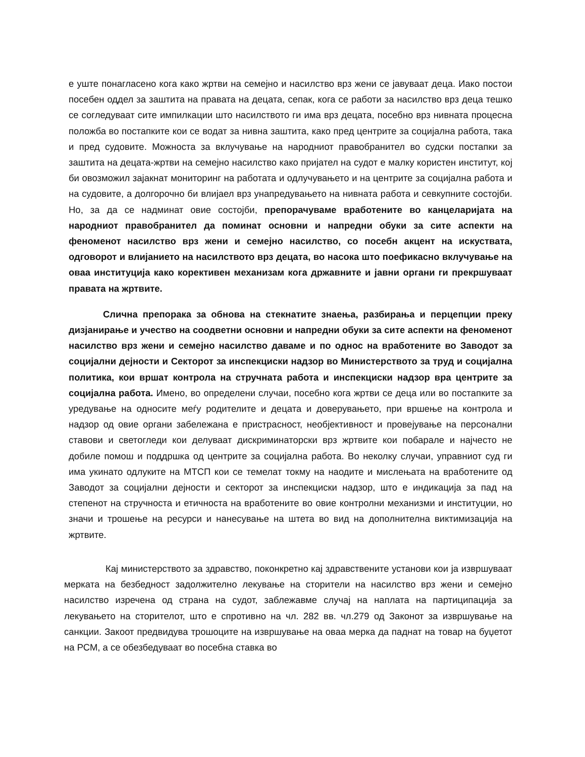е уште понагласено кога како жртви на семејно и насилство врз жени се јавуваат деца. Иако постои посебен оддел за заштита на правата на децата, сепак, кога се работи за насилство врз деца тешко се согледуваат сите импилкации што насилството ги има врз децата, посебно врз нивната процесна положба во постапките кои се водат за нивна заштита, како пред центрите за социјална работа, така и пред судовите. Можноста за вклучување на народниот правобранител во судски постапки за заштита на децата-жртви на семејно насилство како пријател на судот е малку користен институт, кој би овозможил зајакнат мониторинг на работата и одлучувањето и на центрите за социјална работа и на судовите, а долгорочно би влијаел врз унапредувањето на нивната работа и севкупните состојби. Но, за да се надминат овие состојби, препорачуваме вработените во канцеларијата на народниот правобранител да поминат основни и напредни обуки за сите аспекти на феноменот насилство врз жени и семејно насилство, со посебн акцент на искуствата, одговорот и влијанието на насилството врз децата, во насока што поефикасно вклучување на оваа институција како корективен механизам кога државните и јавни органи ги прекршуваат правата на жртвите.
Слична препорака за обнова на стекнатите знаења, разбирања и перцепции преку дизјанирање и учество на соодветни основни и напредни обуки за сите аспекти на феноменот насилство врз жени и семејно насилство даваме и по однос на вработените во Заводот за социјални дејности и Секторот за инспекциски надзор во Министерството за труд и социјална политика, кои вршат контрола на стручната работа и инспекциски надзор вра центрите за социјална работа. Имено, во определени случаи, посебно кога жртви се деца или во постапките за уредување на односите меѓу родителите и децата и доверувањето, при вршење на контрола и надзор од овие органи забележана е пристрасност, необјективност и провејување на персонални ставови и светогледи кои делуваат дискриминаторски врз жртвите кои побарале и најчесто не добиле помош и поддршка од центрите за социјална работа. Во неколку случаи, управниот суд ги има укинато одлуките на МТСП кои се темелат токму на наодите и мислењата на вработените од Заводот за социјални дејности и секторот за инспекциски надзор, што е индикација за пад на степенот на стручноста и етичноста на вработените во овие контролни механизми и институции, но значи и трошење на ресурси и нанесување на штета во вид на дополнителна виктимизација на жртвите.
Кај министерството за здравство, поконкретно кај здравствените установи кои ја извршуваат мерката на безбедност задолжително лекување на сторители на насилство врз жени и семејно насилство изречена од страна на судот, заблежавме случај на наплата на партиципација за лекувањето на сторителот, што е спротивно на чл. 282 вв. чл.279 од Законот за извршување на санкции. Закоот предвидува трошоците на извршување на оваа мерка да паднат на товар на буџетот на РСМ, а се обезбедуваат во посебна ставка во